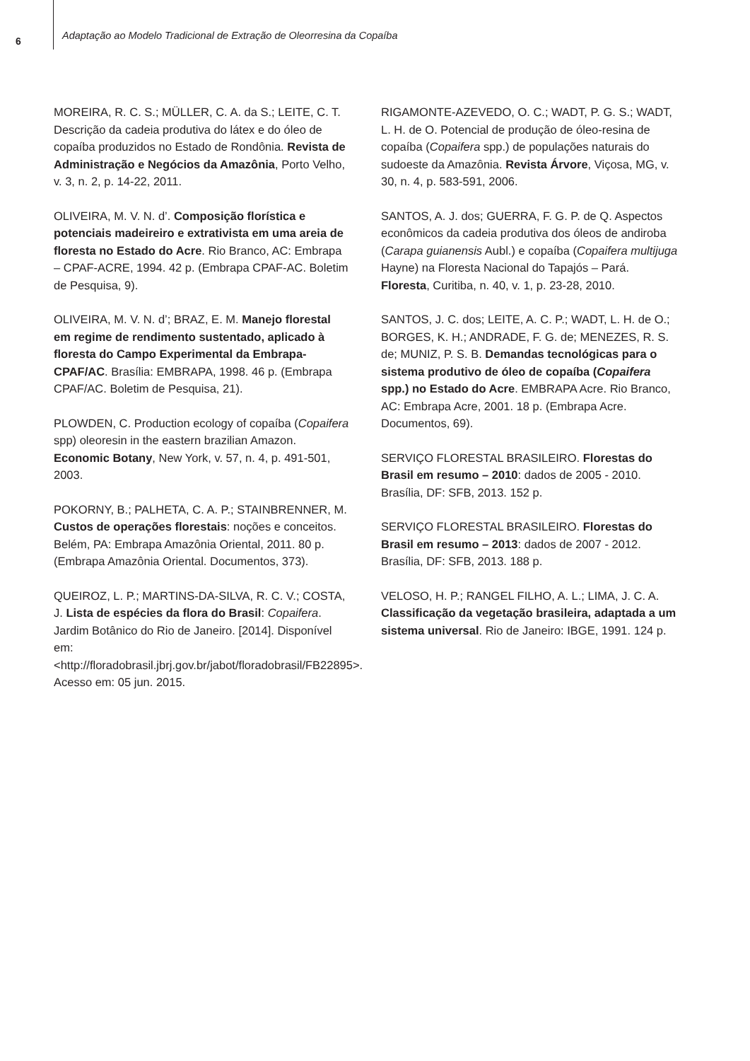6
Adaptação ao Modelo Tradicional de Extração de Oleorresina da Copaíba
MOREIRA, R. C. S.; MÜLLER, C. A. da S.; LEITE, C. T. Descrição da cadeia produtiva do látex e do óleo de copaíba produzidos no Estado de Rondônia. Revista de Administração e Negócios da Amazônia, Porto Velho, v. 3, n. 2, p. 14-22, 2011.
OLIVEIRA, M. V. N. d’. Composição florística e potenciais madeireiro e extrativista em uma areia de floresta no Estado do Acre. Rio Branco, AC: Embrapa – CPAF-ACRE, 1994. 42 p. (Embrapa CPAF-AC. Boletim de Pesquisa, 9).
OLIVEIRA, M. V. N. d’; BRAZ, E. M. Manejo florestal em regime de rendimento sustentado, aplicado à floresta do Campo Experimental da Embrapa-CPAF/AC. Brasília: EMBRAPA, 1998. 46 p. (Embrapa CPAF/AC. Boletim de Pesquisa, 21).
PLOWDEN, C. Production ecology of copaíba (Copaifera spp) oleoresin in the eastern brazilian Amazon. Economic Botany, New York, v. 57, n. 4, p. 491-501, 2003.
POKORNY, B.; PALHETA, C. A. P.; STAINBRENNER, M. Custos de operações florestais: noções e conceitos. Belém, PA: Embrapa Amazônia Oriental, 2011. 80 p. (Embrapa Amazônia Oriental. Documentos, 373).
QUEIROZ, L. P.; MARTINS-DA-SILVA, R. C. V.; COSTA, J. Lista de espécies da flora do Brasil: Copaifera. Jardim Botânico do Rio de Janeiro. [2014]. Disponível em: <http://floradobrasil.jbrj.gov.br/jabot/floradobrasil/FB22895>. Acesso em: 05 jun. 2015.
RIGAMONTE-AZEVEDO, O. C.; WADT, P. G. S.; WADT, L. H. de O. Potencial de produção de óleo-resina de copaíba (Copaifera spp.) de populações naturais do sudoeste da Amazônia. Revista Árvore, Viçosa, MG, v. 30, n. 4, p. 583-591, 2006.
SANTOS, A. J. dos; GUERRA, F. G. P. de Q. Aspectos econômicos da cadeia produtiva dos óleos de andiroba (Carapa guianensis Aubl.) e copaíba (Copaifera multijuga Hayne) na Floresta Nacional do Tapajós – Pará. Floresta, Curitiba, n. 40, v. 1, p. 23-28, 2010.
SANTOS, J. C. dos; LEITE, A. C. P.; WADT, L. H. de O.; BORGES, K. H.; ANDRADE, F. G. de; MENEZES, R. S. de; MUNIZ, P. S. B. Demandas tecnológicas para o sistema produtivo de óleo de copaíba (Copaifera spp.) no Estado do Acre. EMBRAPA Acre. Rio Branco, AC: Embrapa Acre, 2001. 18 p. (Embrapa Acre. Documentos, 69).
SERVIÇO FLORESTAL BRASILEIRO. Florestas do Brasil em resumo – 2010: dados de 2005 - 2010. Brasília, DF: SFB, 2013. 152 p.
SERVIÇO FLORESTAL BRASILEIRO. Florestas do Brasil em resumo – 2013: dados de 2007 - 2012. Brasília, DF: SFB, 2013. 188 p.
VELOSO, H. P.; RANGEL FILHO, A. L.; LIMA, J. C. A. Classificação da vegetação brasileira, adaptada a um sistema universal. Rio de Janeiro: IBGE, 1991. 124 p.